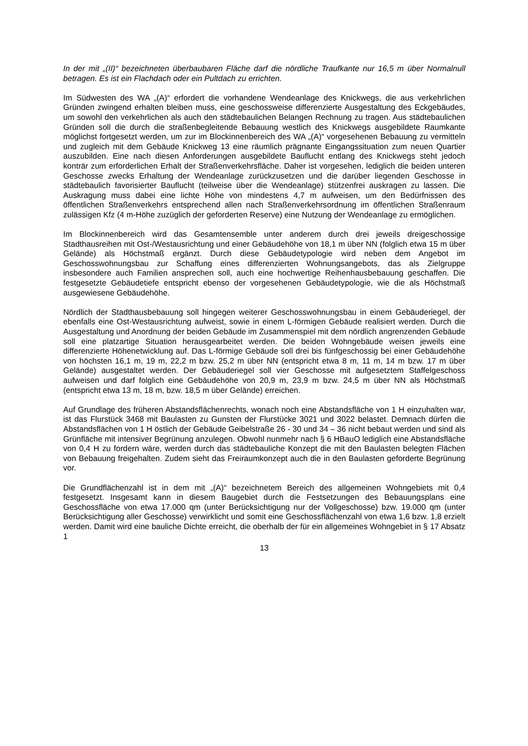In der mit „(II)“ bezeichneten überbaubaren Fläche darf die nördliche Traufkante nur 16,5 m über Normalnull betragen. Es ist ein Flachdach oder ein Pultdach zu errichten.
Im Südwesten des WA „(A)“ erfordert die vorhandene Wendeanlage des Knickwegs, die aus verkehrlichen Gründen zwingend erhalten bleiben muss, eine geschossweise differenzierte Ausgestaltung des Eckgebäudes, um sowohl den verkehrlichen als auch den städtebaulichen Belangen Rechnung zu tragen. Aus städtebaulichen Gründen soll die durch die straßenbegleitende Bebauung westlich des Knickwegs ausgebildete Raumkante möglichst fortgesetzt werden, um zur im Blockinnenbereich des WA „(A)“ vorgesehenen Bebauung zu vermitteln und zugleich mit dem Gebäude Knickweg 13 eine räumlich prägnante Eingangssituation zum neuen Quartier auszubilden. Eine nach diesen Anforderungen ausgebildete Bauflucht entlang des Knickwegs steht jedoch konträr zum erforderlichen Erhalt der Straßenverkehrsfläche. Daher ist vorgesehen, lediglich die beiden unteren Geschosse zwecks Erhaltung der Wendeanlage zurückzusetzen und die darüber liegenden Geschosse in städtebaulich favorisierter Bauflucht (teilweise über die Wendeanlage) stützenfrei auskragen zu lassen. Die Auskragung muss dabei eine lichte Höhe von mindestens 4,7 m aufweisen, um den Bedürfnissen des öffentlichen Straßenverkehrs entsprechend allen nach Straßenverkehrsordnung im öffentlichen Straßenraum zulässigen Kfz (4 m-Höhe zuzüglich der geforderten Reserve) eine Nutzung der Wendeanlage zu ermöglichen.
Im Blockinnenbereich wird das Gesamtensemble unter anderem durch drei jeweils dreigeschossige Stadthausreihen mit Ost-/Westausrichtung und einer Gebäudehöhe von 18,1 m über NN (folglich etwa 15 m über Gelände) als Höchstmaß ergänzt. Durch diese Gebäudetypologie wird neben dem Angebot im Geschosswohnungsbau zur Schaffung eines differenzierten Wohnungsangebots, das als Zielgruppe insbesondere auch Familien ansprechen soll, auch eine hochwertige Reihenhausbebauung geschaffen. Die festgesetzte Gebäudetiefe entspricht ebenso der vorgesehenen Gebäudetypologie, wie die als Höchstmaß ausgewiesene Gebäudehöhe.
Nördlich der Stadthausbebauung soll hingegen weiterer Geschosswohnungsbau in einem Gebäuderiegel, der ebenfalls eine Ost-Westausrichtung aufweist, sowie in einem L-förmigen Gebäude realisiert werden. Durch die Ausgestaltung und Anordnung der beiden Gebäude im Zusammenspiel mit dem nördlich angrenzenden Gebäude soll eine platzartige Situation herausgearbeitet werden. Die beiden Wohngebäude weisen jeweils eine differenzierte Höhenetwicklung auf. Das L-förmige Gebäude soll drei bis fünfgeschossig bei einer Gebäudehöhe von höchsten 16,1 m, 19 m, 22,2 m bzw. 25,2 m über NN (entspricht etwa 8 m, 11 m, 14 m bzw. 17 m über Gelände) ausgestaltet werden. Der Gebäuderiegel soll vier Geschosse mit aufgesetztem Staffelgeschoss aufweisen und darf folglich eine Gebäudehöhe von 20,9 m, 23,9 m bzw. 24,5 m über NN als Höchstmaß (entspricht etwa 13 m, 18 m, bzw. 18,5 m über Gelände) erreichen.
Auf Grundlage des früheren Abstandsflächenrechts, wonach noch eine Abstandsfläche von 1 H einzuhalten war, ist das Flurstück 3468 mit Baulasten zu Gunsten der Flurstücke 3021 und 3022 belastet. Demnach dürfen die Abstandsflächen von 1 H östlich der Gebäude Geibelstraße 26 - 30 und 34 – 36 nicht bebaut werden und sind als Grünfläche mit intensiver Begrünung anzulegen. Obwohl nunmehr nach § 6 HBauO lediglich eine Abstandsfläche von 0,4 H zu fordern wäre, werden durch das städtebauliche Konzept die mit den Baulasten belegten Flächen von Bebauung freigehalten. Zudem sieht das Freiraumkonzept auch die in den Baulasten geforderte Begrünung vor.
Die Grundflächenzahl ist in dem mit „(A)“ bezeichnetem Bereich des allgemeinen Wohngebiets mit 0,4 festgesetzt. Insgesamt kann in diesem Baugebiet durch die Festsetzungen des Bebauungsplans eine Geschossfläche von etwa 17.000 qm (unter Berücksichtigung nur der Vollgeschosse) bzw. 19.000 qm (unter Berücksichtigung aller Geschosse) verwirklicht und somit eine Geschossflächenzahl von etwa 1,6 bzw. 1,8 erzielt werden. Damit wird eine bauliche Dichte erreicht, die oberhalb der für ein allgemeines Wohngebiet in § 17 Absatz 1
13